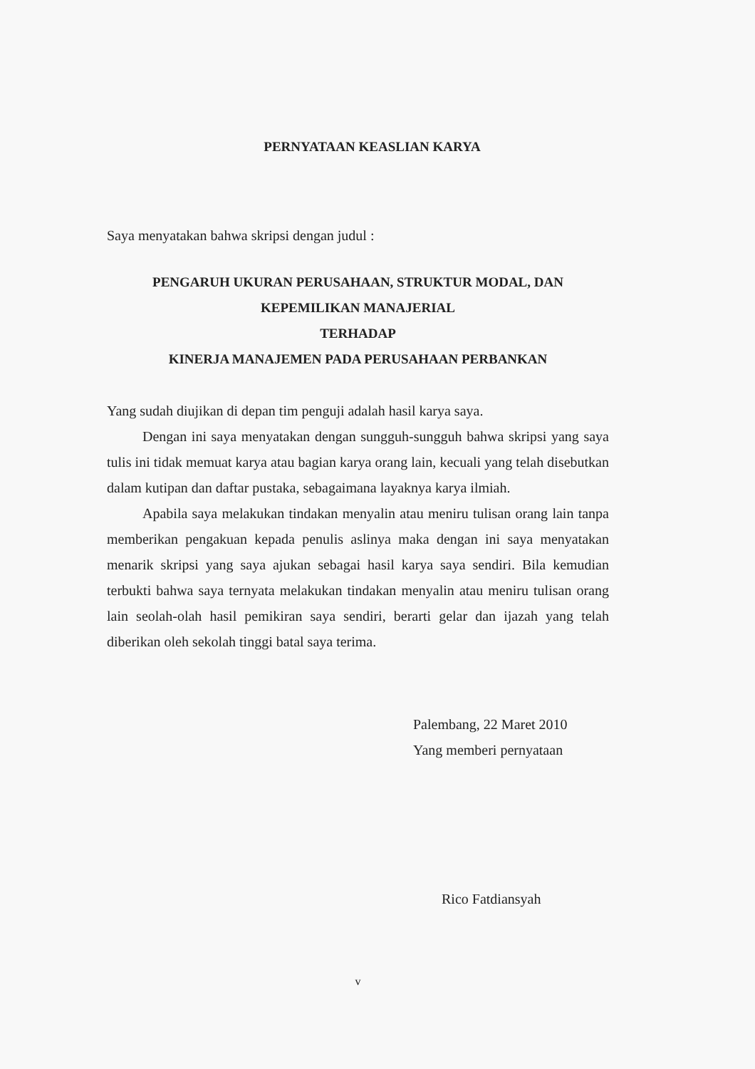PERNYATAAN KEASLIAN KARYA
Saya menyatakan bahwa skripsi dengan judul :
PENGARUH UKURAN PERUSAHAAN, STRUKTUR MODAL, DAN
KEPEMILIKAN MANAJERIAL
TERHADAP
KINERJA MANAJEMEN PADA PERUSAHAAN PERBANKAN
Yang sudah diujikan di depan tim penguji adalah hasil karya saya.
Dengan ini saya menyatakan dengan sungguh-sungguh bahwa skripsi yang saya tulis ini tidak memuat karya atau bagian karya orang lain, kecuali yang telah disebutkan dalam kutipan dan daftar pustaka, sebagaimana layaknya karya ilmiah.
Apabila saya melakukan tindakan menyalin atau meniru tulisan orang lain tanpa memberikan pengakuan kepada penulis aslinya maka dengan ini saya menyatakan menarik skripsi yang saya ajukan sebagai hasil karya saya sendiri. Bila kemudian terbukti bahwa saya ternyata melakukan tindakan menyalin atau meniru tulisan orang lain seolah-olah hasil pemikiran saya sendiri, berarti gelar dan ijazah yang telah diberikan oleh sekolah tinggi batal saya terima.
Palembang, 22 Maret 2010
Yang memberi pernyataan
Rico Fatdiansyah
v